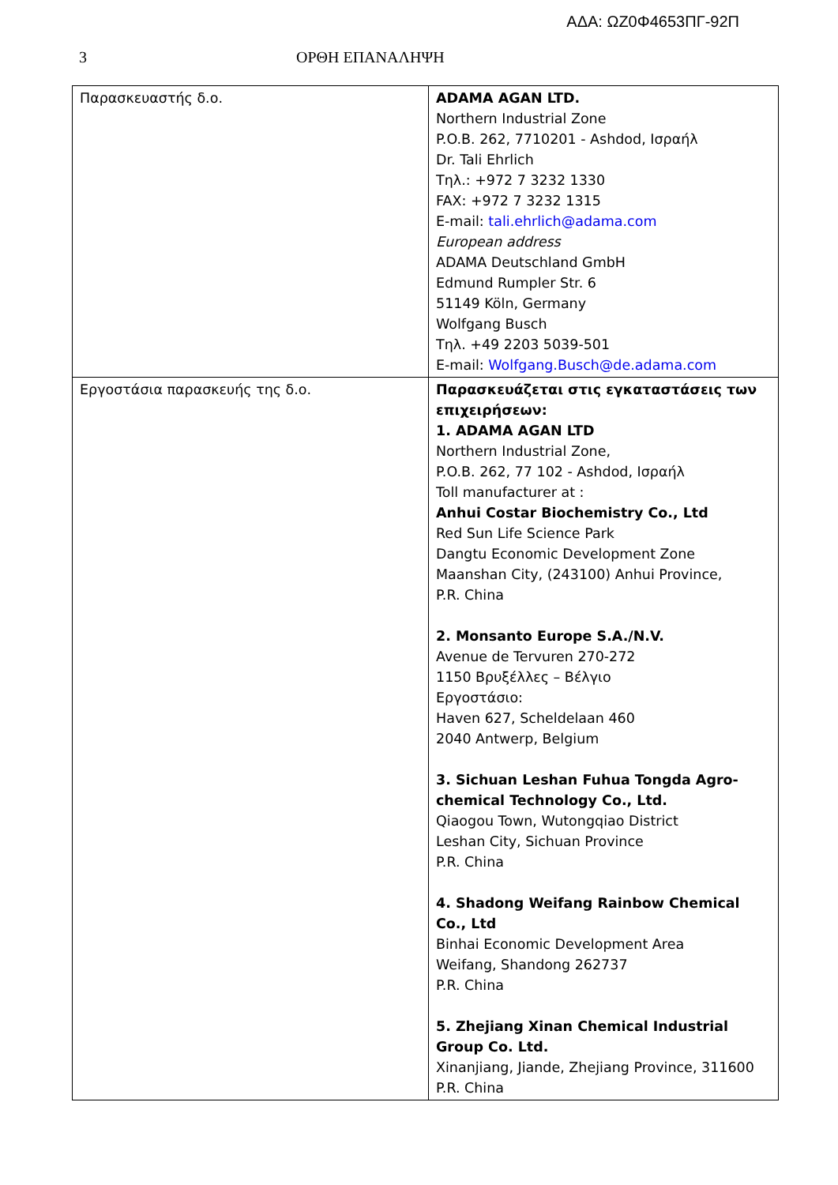ΑΔΑ: ΩΖ0Φ4653ΠΓ-92Π
3 ΟΡΘΗ ΕΠΑΝΑΛΗΨΗ
| Παρασκευαστής δ.ο. | ADAMA AGAN LTD. Northern Industrial Zone P.O.B. 262, 7710201 - Ashdod, Ισραήλ Dr. Tali Ehrlich Τηλ.: +972 7 3232 1330 FAX: +972 7 3232 1315 E-mail: tali.ehrlich@adama.com European address ADAMA Deutschland GmbH Edmund Rumpler Str. 6 51149 Köln, Germany Wolfgang Busch Τηλ. +49 2203 5039-501 E-mail: Wolfgang.Busch@de.adama.com |
| Εργοστάσια παρασκευής της δ.ο. | Παρασκευάζεται στις εγκαταστάσεις των επιχειρήσεων: 1. ADAMA AGAN LTD Northern Industrial Zone, P.O.B. 262, 77 102 - Ashdod, Ισραήλ Toll manufacturer at : Anhui Costar Biochemistry Co., Ltd Red Sun Life Science Park Dangtu Economic Development Zone Maanshan City, (243100) Anhui Province, P.R. China 2. Monsanto Europe S.A./N.V. Avenue de Tervuren 270-272 1150 Βρυξέλλες – Βέλγιο Εργοστάσιο: Haven 627, Scheldelaan 460 2040 Antwerp, Belgium 3. Sichuan Leshan Fuhua Tongda Agro-chemical Technology Co., Ltd. Qiaogou Town, Wutongqiao District Leshan City, Sichuan Province P.R. China 4. Shadong Weifang Rainbow Chemical Co., Ltd Binhai Economic Development Area Weifang, Shandong 262737 P.R. China 5. Zhejiang Xinan Chemical Industrial Group Co. Ltd. Xinanjiang, Jiande, Zhejiang Province, 311600 P.R. China |